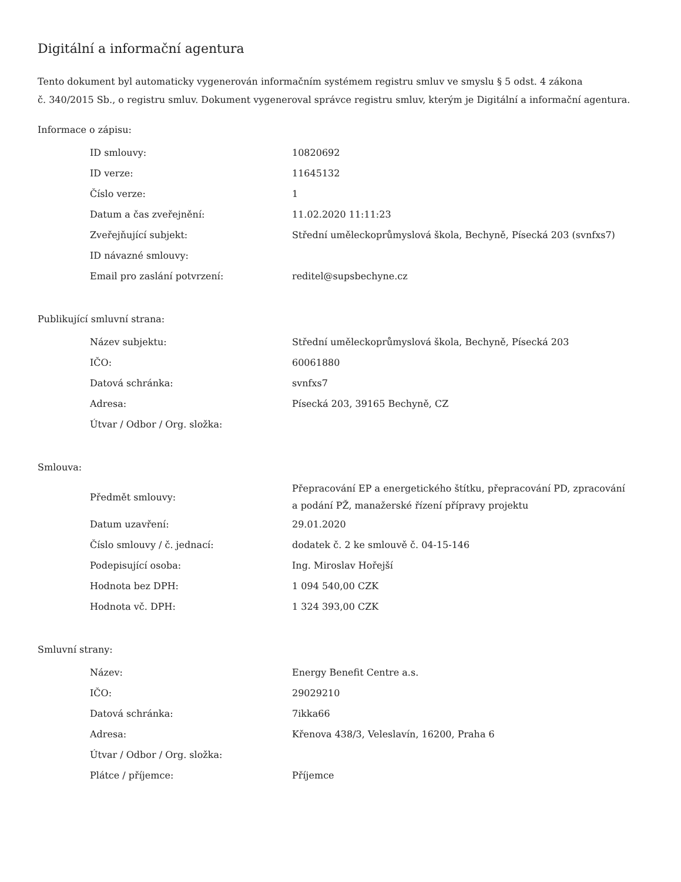Digitální a informační agentura
Tento dokument byl automaticky vygenerován informačním systémem registru smluv ve smyslu § 5 odst. 4 zákona
č. 340/2015 Sb., o registru smluv. Dokument vygeneroval správce registru smluv, kterým je Digitální a informační agentura.
Informace o zápisu:
| ID smlouvy: | 10820692 |
| ID verze: | 11645132 |
| Číslo verze: | 1 |
| Datum a čas zveřejnění: | 11.02.2020 11:11:23 |
| Zveřejňující subjekt: | Střední uměleckoprůmyslová škola, Bechyně, Písecká 203 (svnfxs7) |
| ID návazné smlouvy: | |
| Email pro zaslání potvrzení: | reditel@supsbechyne.cz |
Publikující smluvní strana:
| Název subjektu: | Střední uměleckoprůmyslová škola, Bechyně, Písecká 203 |
| IČO: | 60061880 |
| Datová schránka: | svnfxs7 |
| Adresa: | Písecká 203, 39165 Bechyně, CZ |
| Útvar / Odbor / Org. složka: | |
Smlouva:
| Předmět smlouvy: | Přepracování EP a energetického štítku, přepracování PD, zpracování a podání PŽ, manažerské řízení přípravy projektu |
| Datum uzavření: | 29.01.2020 |
| Číslo smlouvy / č. jednací: | dodatek č. 2 ke smlouvě č. 04-15-146 |
| Podepisující osoba: | Ing. Miroslav Hořejší |
| Hodnota bez DPH: | 1 094 540,00 CZK |
| Hodnota vč. DPH: | 1 324 393,00 CZK |
Smluvní strany:
| Název: | Energy Benefit Centre a.s. |
| IČO: | 29029210 |
| Datová schránka: | 7ikka66 |
| Adresa: | Křenova 438/3, Veleslavín, 16200, Praha 6 |
| Útvar / Odbor / Org. složka: | |
| Plátce / příjemce: | Příjemce |